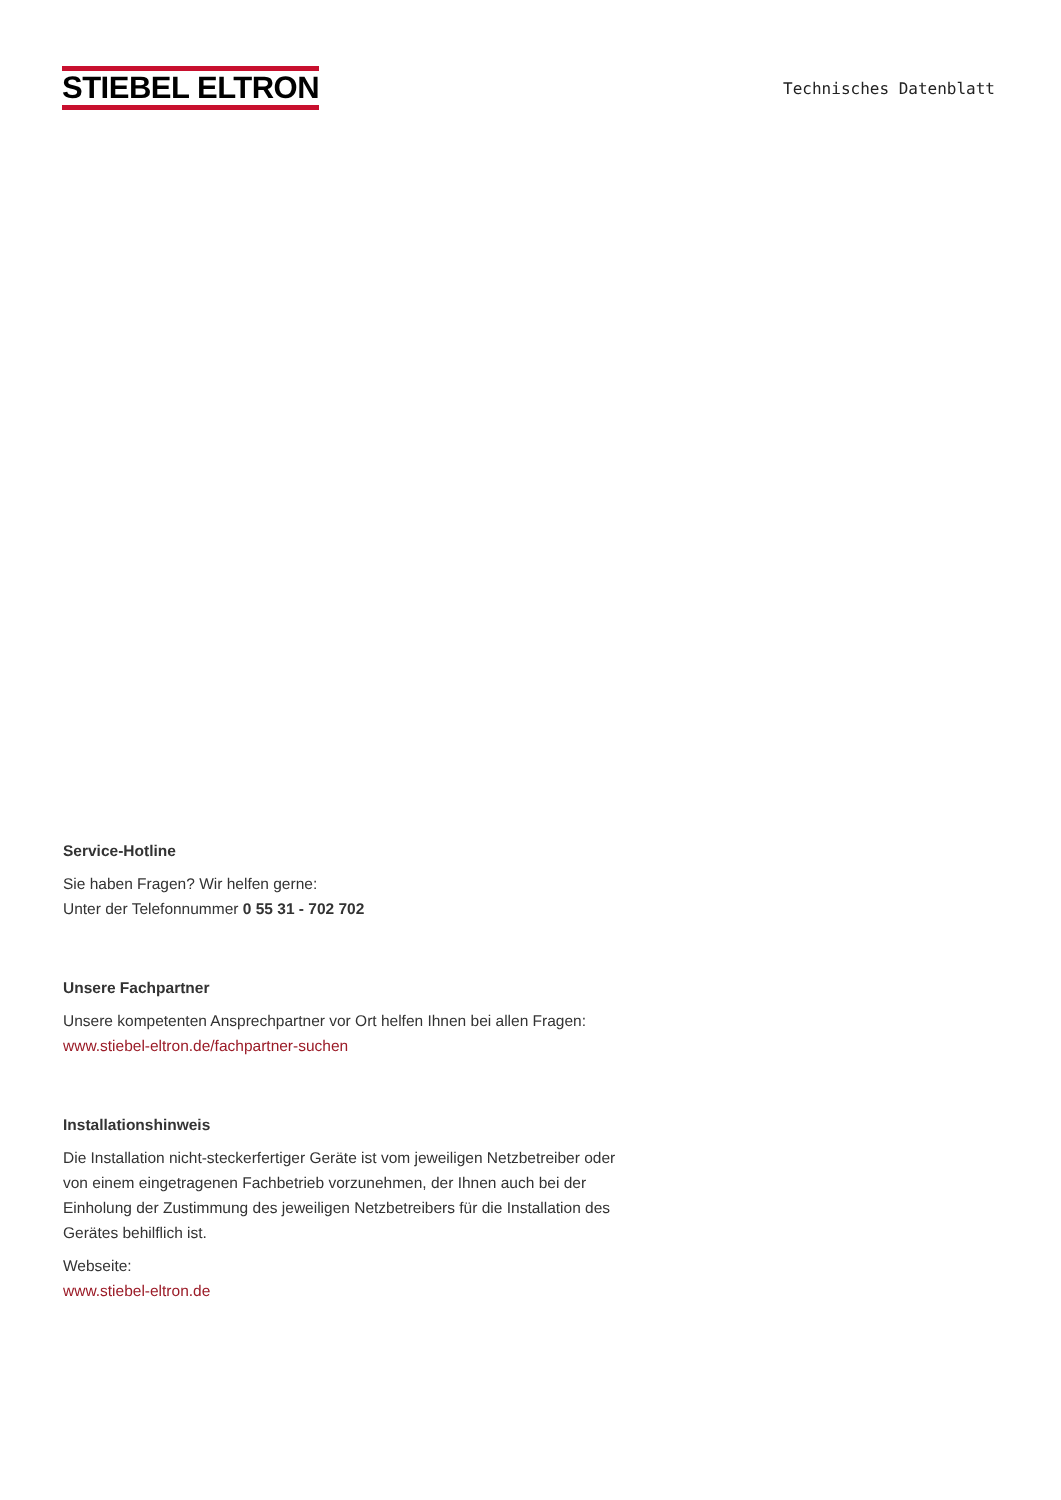STIEBEL ELTRON
Technisches Datenblatt
Service-Hotline
Sie haben Fragen? Wir helfen gerne:
Unter der Telefonnummer 0 55 31 - 702 702
Unsere Fachpartner
Unsere kompetenten Ansprechpartner vor Ort helfen Ihnen bei allen Fragen:
www.stiebel-eltron.de/fachpartner-suchen
Installationshinweis
Die Installation nicht-steckerfertiger Geräte ist vom jeweiligen Netzbetreiber oder von einem eingetragenen Fachbetrieb vorzunehmen, der Ihnen auch bei der Einholung der Zustimmung des jeweiligen Netzbetreibers für die Installation des Gerätes behilflich ist.
Webseite:
www.stiebel-eltron.de